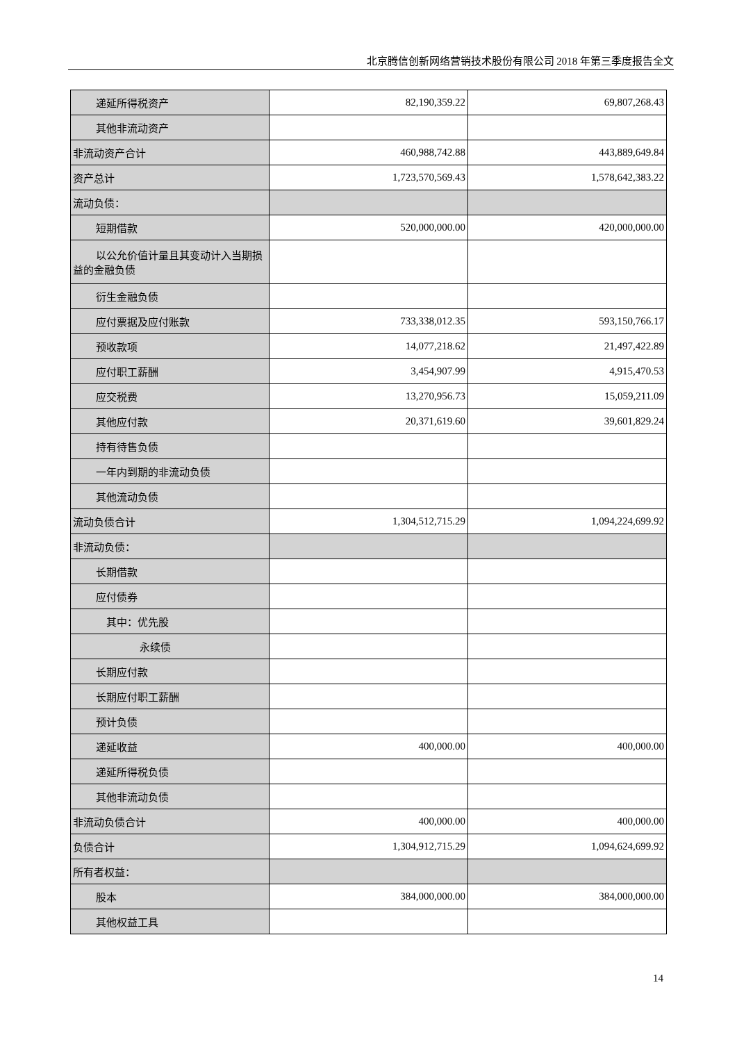北京腾信创新网络营销技术股份有限公司 2018 年第三季度报告全文
| 递延所得税资产 | 82,190,359.22 | 69,807,268.43 |
| 其他非流动资产 | | |
| 非流动资产合计 | 460,988,742.88 | 443,889,649.84 |
| 资产总计 | 1,723,570,569.43 | 1,578,642,383.22 |
| 流动负债： | | |
| 短期借款 | 520,000,000.00 | 420,000,000.00 |
| 以公允价值计量且其变动计入当期损 益的金融负债 | | |
| 衍生金融负债 | | |
| 应付票据及应付账款 | 733,338,012.35 | 593,150,766.17 |
| 预收款项 | 14,077,218.62 | 21,497,422.89 |
| 应付职工薪酬 | 3,454,907.99 | 4,915,470.53 |
| 应交税费 | 13,270,956.73 | 15,059,211.09 |
| 其他应付款 | 20,371,619.60 | 39,601,829.24 |
| 持有待售负债 | | |
| 一年内到期的非流动负债 | | |
| 其他流动负债 | | |
| 流动负债合计 | 1,304,512,715.29 | 1,094,224,699.92 |
| 非流动负债： | | |
| 长期借款 | | |
| 应付债券 | | |
| 其中：优先股 | | |
| 永续债 | | |
| 长期应付款 | | |
| 长期应付职工薪酬 | | |
| 预计负债 | | |
| 递延收益 | 400,000.00 | 400,000.00 |
| 递延所得税负债 | | |
| 其他非流动负债 | | |
| 非流动负债合计 | 400,000.00 | 400,000.00 |
| 负债合计 | 1,304,912,715.29 | 1,094,624,699.92 |
| 所有者权益： | | |
| 股本 | 384,000,000.00 | 384,000,000.00 |
| 其他权益工具 | | |
14